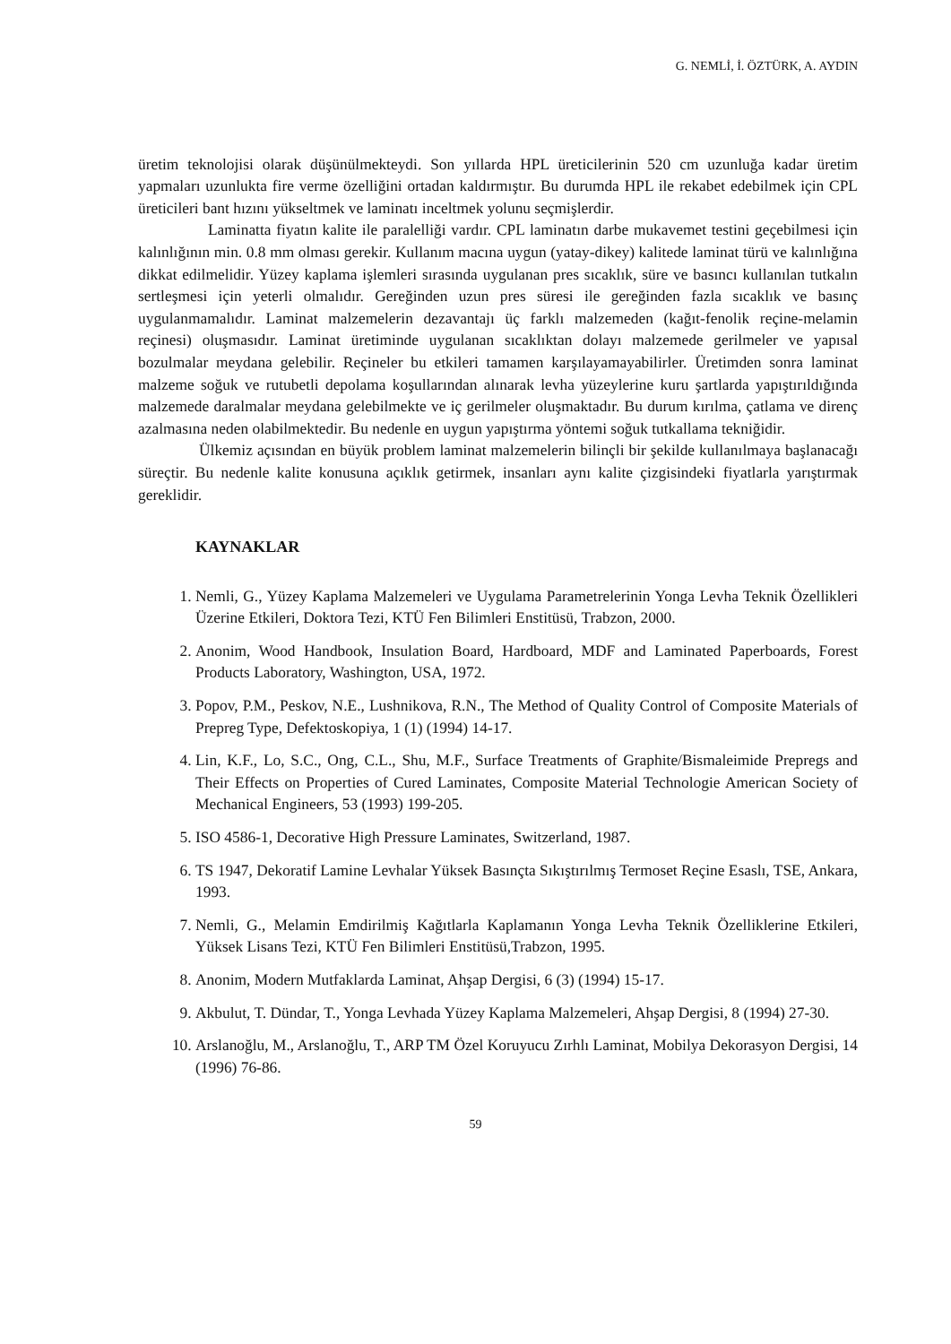G. NEMLİ, İ. ÖZTÜRK, A. AYDIN
üretim teknolojisi olarak düşünülmekteydi. Son yıllarda HPL üreticilerinin 520 cm uzunluğa kadar üretim yapmaları uzunlukta fire verme özelliğini ortadan kaldırmıştır. Bu durumda HPL ile rekabet edebilmek için CPL üreticileri bant hızını yükseltmek ve laminatı inceltmek yolunu seçmişlerdir.
Laminatta fiyatın kalite ile paralelliği vardır. CPL laminatın darbe mukavemet testini geçebilmesi için kalınlığının min. 0.8 mm olması gerekir. Kullanım macına uygun (yatay-dikey) kalitede laminat türü ve kalınlığına dikkat edilmelidir. Yüzey kaplama işlemleri sırasında uygulanan pres sıcaklık, süre ve basıncı kullanılan tutkalın sertleşmesi için yeterli olmalıdır. Gereğinden uzun pres süresi ile gereğinden fazla sıcaklık ve basınç uygulanmamalıdır. Laminat malzemelerin dezavantajı üç farklı malzemeden (kağıt-fenolik reçine-melamin reçinesi) oluşmasıdır. Laminat üretiminde uygulanan sıcaklıktan dolayı malzemede gerilmeler ve yapısal bozulmalar meydana gelebilir. Reçineler bu etkileri tamamen karşılayamayabilirler. Üretimden sonra laminat malzeme soğuk ve rutubetli depolama koşullarından alınarak levha yüzeylerine kuru şartlarda yapıştırıldığında malzemede daralmalar meydana gelebilmekte ve iç gerilmeler oluşmaktadır. Bu durum kırılma, çatlama ve direnç azalmasına neden olabilmektedir. Bu nedenle en uygun yapıştırma yöntemi soğuk tutkallama tekniğidir.
Ülkemiz açısından en büyük problem laminat malzemelerin bilinçli bir şekilde kullanılmaya başlanacağı süreçtir. Bu nedenle kalite konusuna açıklık getirmek, insanları aynı kalite çizgisindeki fiyatlarla yarıştırmak gereklidir.
KAYNAKLAR
1. Nemli, G., Yüzey Kaplama Malzemeleri ve Uygulama Parametrelerinin Yonga Levha Teknik Özellikleri Üzerine Etkileri, Doktora Tezi, KTÜ Fen Bilimleri Enstitüsü, Trabzon, 2000.
2. Anonim, Wood Handbook, Insulation Board, Hardboard, MDF and Laminated Paperboards, Forest Products Laboratory, Washington, USA, 1972.
3. Popov, P.M., Peskov, N.E., Lushnikova, R.N., The Method of Quality Control of Composite Materials of Prepreg Type, Defektoskopiya, 1 (1) (1994) 14-17.
4. Lin, K.F., Lo, S.C., Ong, C.L., Shu, M.F., Surface Treatments of Graphite/Bismaleimide Prepregs and Their Effects on Properties of Cured Laminates, Composite Material Technologie American Society of Mechanical Engineers, 53 (1993) 199-205.
5. ISO 4586-1, Decorative High Pressure Laminates, Switzerland, 1987.
6. TS 1947, Dekoratif Lamine Levhalar Yüksek Basınçta Sıkıştırılmış Termoset Reçine Esaslı, TSE, Ankara, 1993.
7. Nemli, G., Melamin Emdirilmiş Kağıtlarla Kaplamanın Yonga Levha Teknik Özelliklerine Etkileri, Yüksek Lisans Tezi, KTÜ Fen Bilimleri Enstitüsü,Trabzon, 1995.
8. Anonim, Modern Mutfaklarda Laminat, Ahşap Dergisi, 6 (3) (1994) 15-17.
9. Akbulut, T. Dündar, T., Yonga Levhada Yüzey Kaplama Malzemeleri, Ahşap Dergisi, 8 (1994) 27-30.
10. Arslanoğlu, M., Arslanoğlu, T., ARP TM Özel Koruyucu Zırhlı Laminat, Mobilya Dekorasyon Dergisi, 14 (1996) 76-86.
59